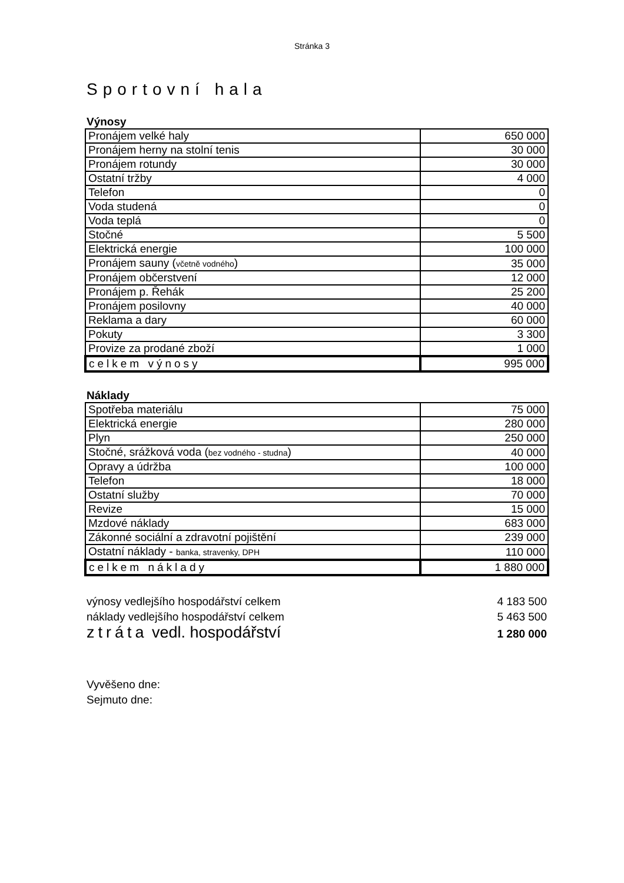Stránka 3
Sportovní hala
Výnosy
| Pronájem velké haly | 650 000 |
| Pronájem herny na stolní tenis | 30 000 |
| Pronájem rotundy | 30 000 |
| Ostatní tržby | 4 000 |
| Telefon | 0 |
| Voda studená | 0 |
| Voda teplá | 0 |
| Stočné | 5 500 |
| Elektrická energie | 100 000 |
| Pronájem sauny ( včetně vodného ) | 35 000 |
| Pronájem občerstvení | 12 000 |
| Pronájem p. Řehák | 25 200 |
| Pronájem posilovny | 40 000 |
| Reklama a dary | 60 000 |
| Pokuty | 3 300 |
| Provize za prodané zboží | 1 000 |
| celkem výnosy | 995 000 |
Náklady
| Spotřeba materiálu | 75 000 |
| Elektrická energie | 280 000 |
| Plyn | 250 000 |
| Stočné, srážková voda ( bez vodného - studna ) | 40 000 |
| Opravy a údržba | 100 000 |
| Telefon | 18 000 |
| Ostatní služby | 70 000 |
| Revize | 15 000 |
| Mzdové náklady | 683 000 |
| Zákonné sociální a zdravotní pojištění | 239 000 |
| Ostatní náklady - banka, stravenky, DPH | 110 000 |
| celkem náklady | 1 880 000 |
výnosy vedlejšího hospodářství celkem 4 183 500
náklady vedlejšího hospodářství celkem 5 463 500
ztráta vedl. hospodářství 1 280 000
Vyvěšeno dne:
Sejmuto dne: